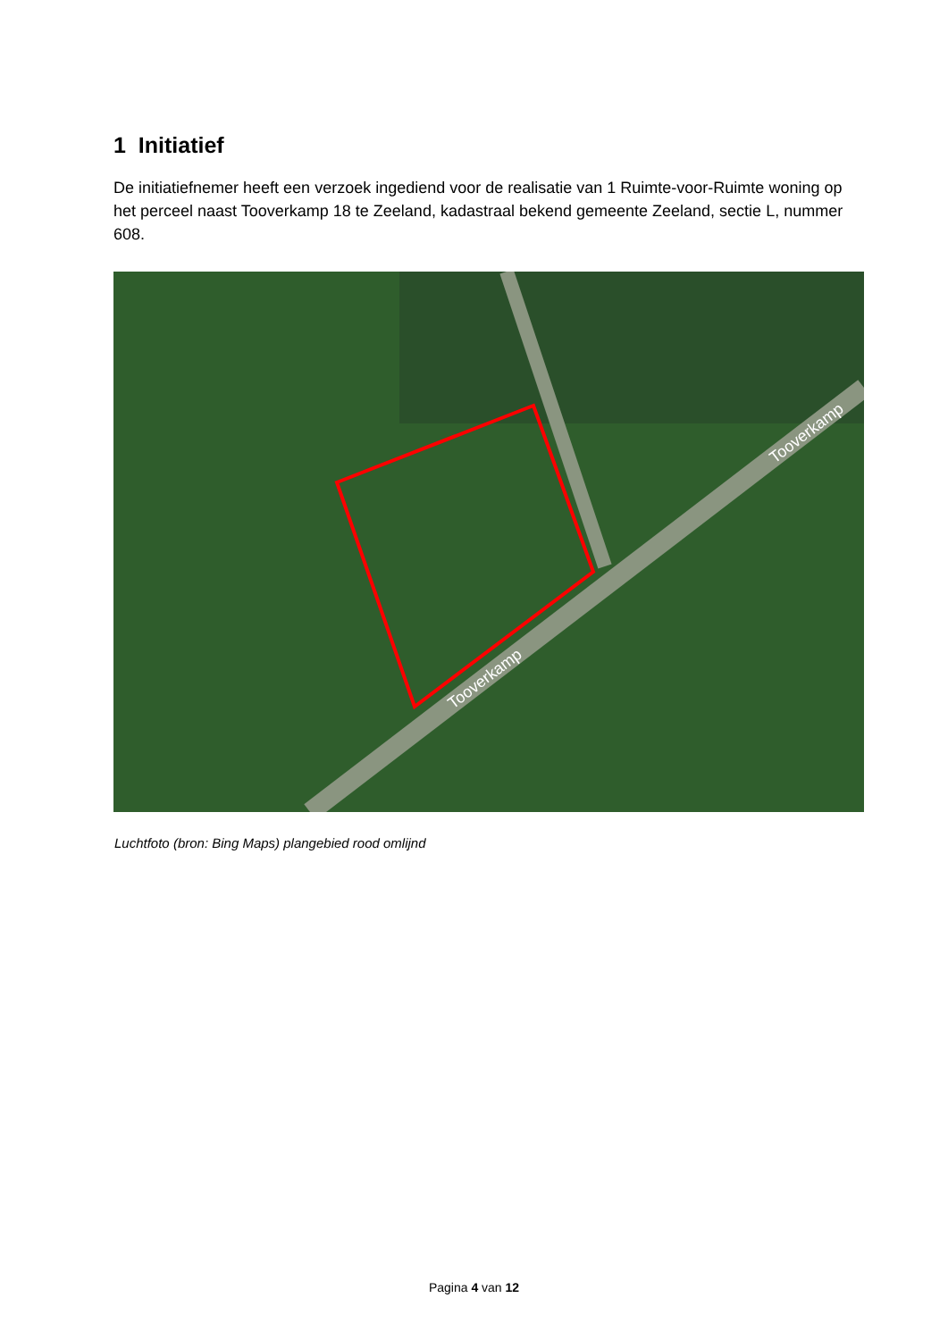1 Initiatief
De initiatiefnemer heeft een verzoek ingediend voor de realisatie van 1 Ruimte-voor-Ruimte woning op het perceel naast Tooverkamp 18 te Zeeland, kadastraal bekend gemeente Zeeland, sectie L, nummer 608.
Tooverkamp
Tooverkamp
Luchtfoto (bron: Bing Maps) plangebied rood omlijnd
Pagina 4 van 12